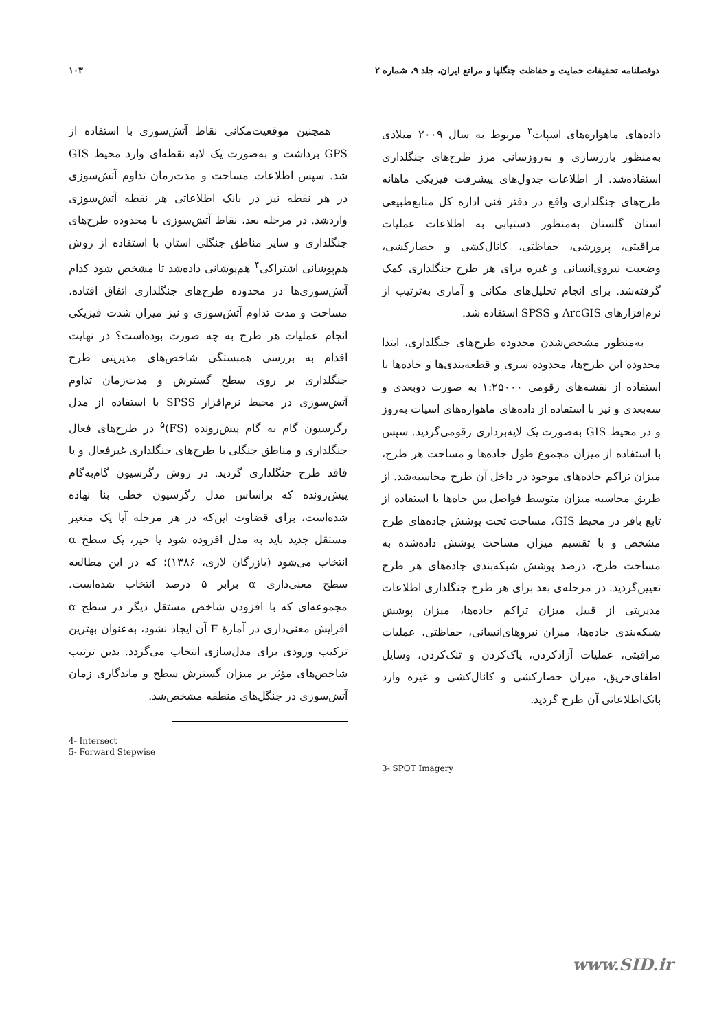دوفصلنامه تحقیقات حمایت و حفاظت جنگلها و مراتع ایران، جلد ۹، شماره ۲ ۱۰۳
داده‌های ماهواره‌های اسپات<sup>۳</sup> مربوط به سال ۲۰۰۹ میلادی به‌منظور بارزسازی و به‌روزسانی مرز طرح‌های جنگلداری استفاده‌شد. از اطلاعات جدول‌های پیشرفت فیزیکی ماهانه طرح‌های جنگلداری واقع در دفتر فنی اداره کل منابع‌طبیعی استان گلستان به‌منظور دستیابی به اطلاعات عملیات مراقبتی، پرورشی، حفاظتی، کانال‌کشی و حصارکشی، وضعیت نیروی‌انسانی و غیره برای هر طرح جنگلداری کمک گرفته‌شد. برای انجام تحلیل‌های مکانی و آماری به‌ترتیب از نرم‌افزارهای ArcGIS و SPSS استفاده شد.
به‌منظور مشخص‌شدن محدوده طرح‌های جنگلداری، ابتدا محدوده این طرح‌ها، محدوده سری و قطعه‌بندی‌ها و جاده‌ها با استفاده از نقشه‌های رقومی ۱:۲۵۰۰۰ به صورت دوبعدی و سه‌بعدی و نیز با استفاده از داده‌های ماهواره‌های اسپات به‌روز و در محیط GIS به‌صورت یک لایه‌برداری رقومی‌گردید. سپس با استفاده از میزان مجموع طول جاده‌ها و مساحت هر طرح، میزان تراکم جاده‌های موجود در داخل آن طرح محاسبه‌شد. از طریق محاسبه میزان متوسط فواصل بین جاه‌ها با استفاده از تابع بافر در محیط GIS، مساحت تحت پوشش جاده‌های طرح مشخص و با تقسیم میزان مساحت پوشش داده‌شده به مساحت طرح، درصد پوشش شبکه‌بندی جاده‌های هر طرح تعیین‌گردید. در مرحله‌ی بعد برای هر طرح جنگلداری اطلاعات مدیریتی از قبیل میزان تراکم جاده‌ها، میزان پوشش شبکه‌بندی جاده‌ها، میزان نیروهای‌انسانی، حفاظتی، عملیات مراقبتی، عملیات آزادکردن، پاک‌کردن و تنک‌کردن، وسایل اطفای‌حریق، میزان حصارکشی و کانال‌کشی و غیره وارد بانک‌اطلاعاتی آن طرح گردید.
3- SPOT Imagery
همچنین موقعیت‌مکانی نقاط آتش‌سوزی با استفاده از GPS برداشت و به‌صورت یک لایه نقطه‌ای وارد محیط GIS شد. سپس اطلاعات مساحت و مدت‌زمان تداوم آتش‌سوزی در هر نقطه نیز در بانک اطلاعاتی هر نقطه آتش‌سوزی واردشد. در مرحله بعد، نقاط آتش‌سوزی با محدوده طرح‌های جنگلداری و سایر مناطق جنگلی استان با استفاده از روش هم‌پوشانی اشتراکی<sup>۴</sup> هم‌پوشانی داده‌شد تا مشخص شود کدام آتش‌سوزی‌ها در محدوده طرح‌های جنگلداری اتفاق افتاده، مساحت و مدت تداوم آتش‌سوزی و نیز میزان شدت فیزیکی انجام عملیات هر طرح به چه صورت بوده‌است؟ در نهایت اقدام به بررسی همبستگی شاخص‌های مدیریتی طرح جنگلداری بر روی سطح گسترش و مدت‌زمان تداوم آتش‌سوزی در محیط نرم‌افزار SPSS با استفاده از مدل رگرسیون گام به گام پیش‌رونده (FS)<sup>۵</sup> در طرح‌های فعال جنگلداری و مناطق جنگلی با طرح‌های جنگلداری غیرفعال و یا فاقد طرح جنگلداری گردید. در روش رگرسیون گام‌به‌گام پیش‌رونده که براساس مدل رگرسیون خطی بنا نهاده شده‌است، برای قضاوت این‌که در هر مرحله آیا یک متغیر مستقل جدید باید به مدل افزوده شود یا خیر، یک سطح α انتخاب می‌شود (بازرگان لاری، ۱۳۸۶)؛ که در این مطالعه سطح معنی‌داری α برابر ۵ درصد انتخاب شده‌است. مجموعه‌ای که با افزودن شاخص مستقل دیگر در سطح α افزایش معنی‌داری در آمارهٔ F آن ایجاد نشود، به‌عنوان بهترین ترکیب ورودی برای مدل‌سازی انتخاب می‌گردد. بدین ترتیب شاخص‌های مؤثر بر میزان گسترش سطح و ماندگاری زمان آتش‌سوزی در جنگل‌های منطقه مشخص‌شد.
4- Intersect
5- Forward Stepwise
www.SID.ir